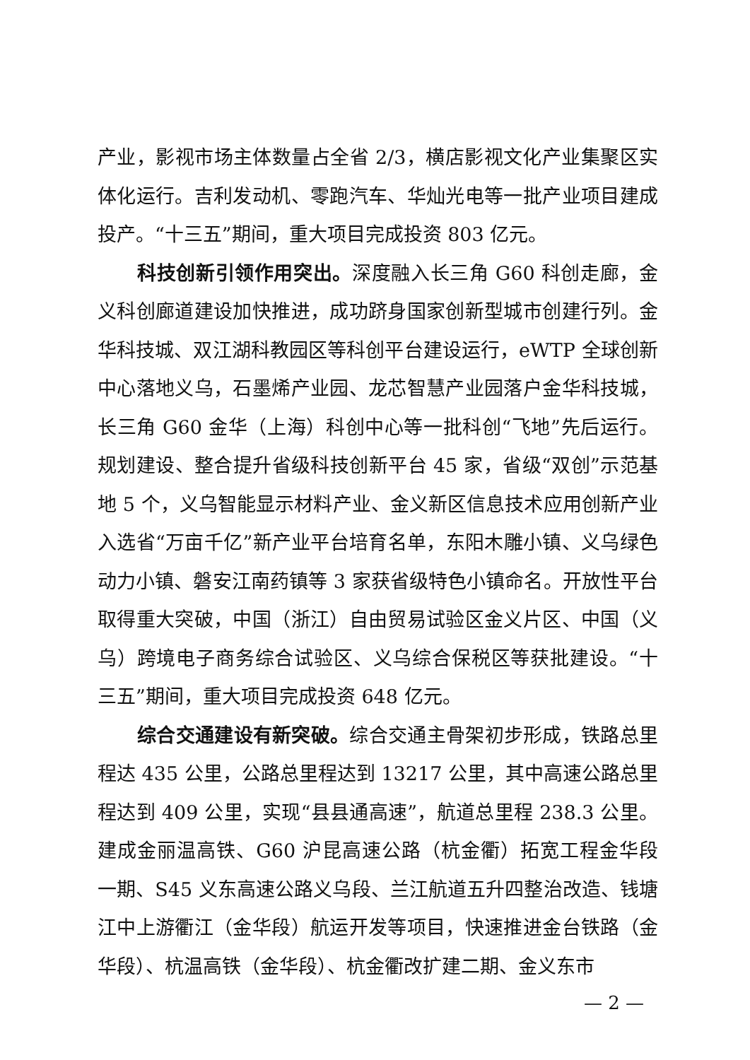产业，影视市场主体数量占全省 2/3，横店影视文化产业集聚区实体化运行。吉利发动机、零跑汽车、华灿光电等一批产业项目建成投产。“十三五”期间，重大项目完成投资 803 亿元。
科技创新引领作用突出。深度融入长三角 G60 科创走廊，金义科创廊道建设加快推进，成功跻身国家创新型城市创建行列。金华科技城、双江湖科教园区等科创平台建设运行，eWTP 全球创新中心落地义乌，石墨烯产业园、龙芯智慧产业园落户金华科技城，长三角 G60 金华（上海）科创中心等一批科创“飞地”先后运行。规划建设、整合提升省级科技创新平台 45 家，省级“双创”示范基地 5 个，义乌智能显示材料产业、金义新区信息技术应用创新产业入选省“万亩千亿”新产业平台培育名单，东阳木雕小镇、义乌绿色动力小镇、磐安江南药镇等 3 家获省级特色小镇命名。开放性平台取得重大突破，中国（浙江）自由贸易试验区金义片区、中国（义乌）跨境电子商务综合试验区、义乌综合保税区等获批建设。“十三五”期间，重大项目完成投资 648 亿元。
综合交通建设有新突破。综合交通主骨架初步形成，铁路总里程达 435 公里，公路总里程达到 13217 公里，其中高速公路总里程达到 409 公里，实现“县县通高速”，航道总里程 238.3 公里。建成金丽温高铁、G60 沪昆高速公路（杭金衢）拓宽工程金华段一期、S45 义东高速公路义乌段、兰江航道五升四整治改造、钱塘江中上游衢江（金华段）航运开发等项目，快速推进金台铁路（金华段）、杭温高铁（金华段）、杭金衢改扩建二期、金义东市
— 2 —